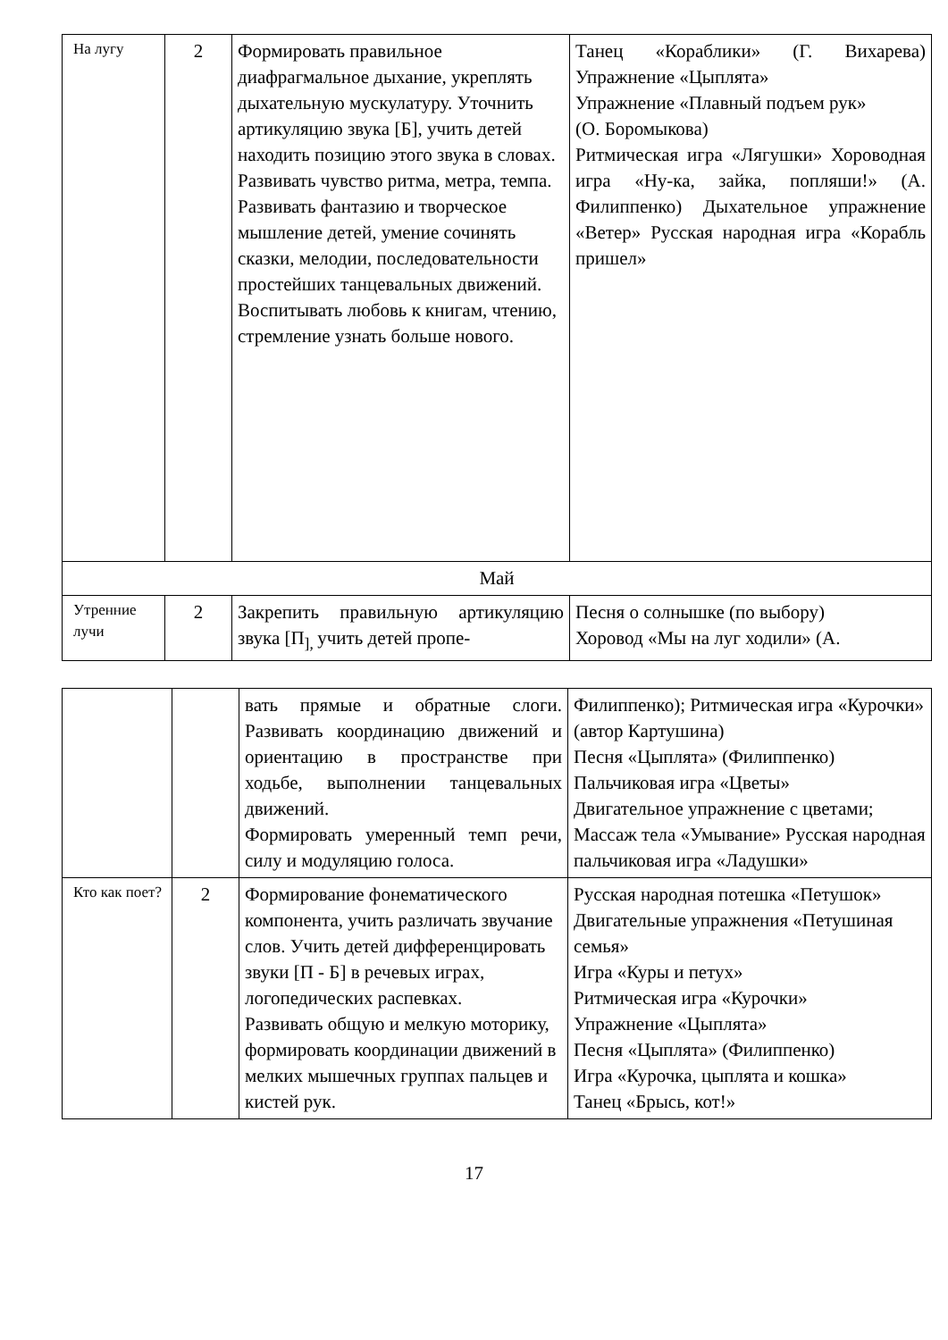| На лугу | 2 | Формировать правильное диафрагмальное дыхание, укреплять дыхательную мускулатуру. Уточнить артикуляцию звука [Б], учить детей находить позицию этого звука в словах. Развивать чувство ритма, метра, темпа. Развивать фантазию и творческое мышление детей, умение сочинять сказки, мелодии, последовательности простейших танцевальных движений. Воспитывать любовь к книгам, чтению, стремление узнать больше нового. | Танец «Кораблики» (Г. Вихарева) Упражнение «Цыплята» Упражнение «Плавный подъем рук» (О. Боромыкова) Ритмическая игра «Лягушки» Хороводная игра «Ну-ка, зайка, попляши!» (А. Филиппенко) Дыхательное упражнение «Ветер» Русская народная игра «Корабль пришел» |
| Май | | | |
| Утренние лучи | 2 | Закрепить правильную артикуляцию звука [П<sub>],</sub>учить детей пропе- | Песня о солнышке (по выбору) Хоровод «Мы на луг ходили» (А. |
| | | вать прямые и обратные слоги. Развивать координацию движений и ориентацию в пространстве при ходьбе, выполнении танцевальных движений. Формировать умеренный темп речи, силу и модуляцию голоса. | Филиппенко); Ритмическая игра «Курочки» (автор Картушина) Песня «Цыплята» (Филиппенко) Пальчиковая игра «Цветы» Двигательное упражнение с цветами; Массаж тела «Умывание» Русская народная пальчиковая игра «Ладушки» |
| Кто как поет? | 2 | Формирование фонематического компонента, учить различать звучание слов. Учить детей дифференцировать звуки [П - Б] в речевых играх, логопедических распевках. Развивать общую и мелкую моторику, формировать координации движений в мелких мышечных группах пальцев и кистей рук. | Русская народная потешка «Петушок» Двигательные упражнения «Петушиная семья» Игра «Куры и петух» Ритмическая игра «Курочки» Упражнение «Цыплята» Песня «Цыплята» (Филиппенко) Игра «Курочка, цыплята и кошка» Танец «Брысь, кот!» |
17